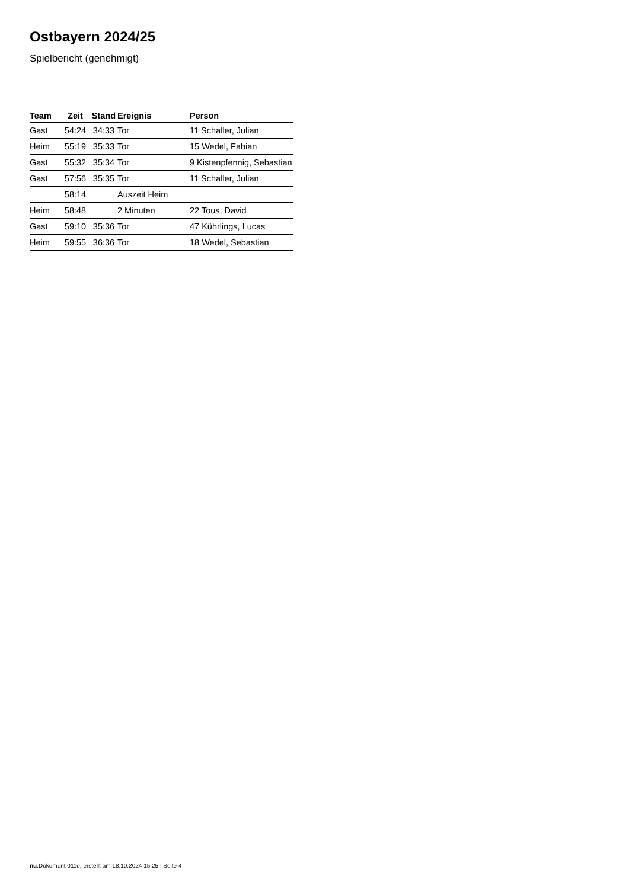Ostbayern 2024/25
Spielbericht (genehmigt)
| Team | Zeit | Stand | Ereignis | Person |
| --- | --- | --- | --- | --- |
| Gast | 54:24 | 34:33 | Tor | 11 Schaller, Julian |
| Heim | 55:19 | 35:33 | Tor | 15 Wedel, Fabian |
| Gast | 55:32 | 35:34 | Tor | 9 Kistenpfennig, Sebastian |
| Gast | 57:56 | 35:35 | Tor | 11 Schaller, Julian |
| | 58:14 | | Auszeit Heim | |
| Heim | 58:48 | | 2 Minuten | 22 Tous, David |
| Gast | 59:10 | 35:36 | Tor | 47 Kührlings, Lucas |
| Heim | 59:55 | 36:36 | Tor | 18 Wedel, Sebastian |
nu.Dokument 011e, erstellt am 18.10.2024 15:25 | Seite 4